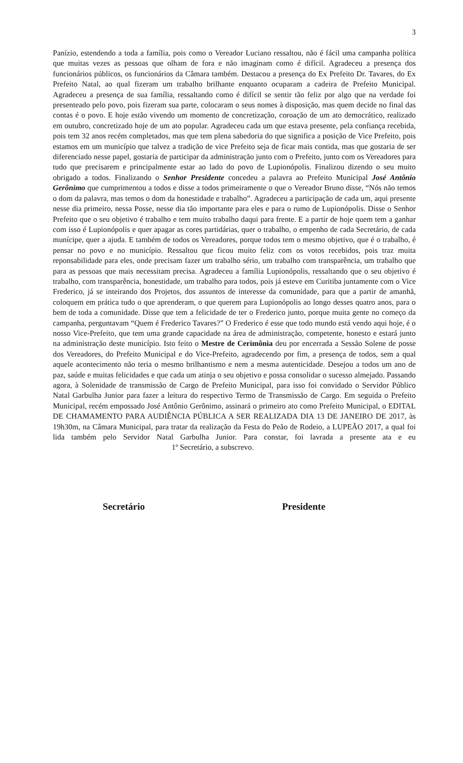3
Panízio, estendendo a toda a família, pois como o Vereador Luciano ressaltou, não é fácil uma campanha política que muitas vezes as pessoas que olham de fora e não imaginam como é difícil. Agradeceu a presença dos funcionários públicos, os funcionários da Câmara também. Destacou a presença do Ex Prefeito Dr. Tavares, do Ex Prefeito Natal, ao qual fizeram um trabalho brilhante enquanto ocuparam a cadeira de Prefeito Municipal. Agradeceu a presença de sua família, ressaltando como é difícil se sentir tão feliz por algo que na verdade foi presenteado pelo povo, pois fizeram sua parte, colocaram o seus nomes à disposição, mas quem decide no final das contas é o povo. E hoje estão vivendo um momento de concretização, coroação de um ato democrático, realizado em outubro, concretizado hoje de um ato popular. Agradeceu cada um que estava presente, pela confiança recebida, pois tem 32 anos recém completados, mas que tem plena sabedoria do que significa a posição de Vice Prefeito, pois estamos em um município que talvez a tradição de vice Prefeito seja de ficar mais contida, mas que gostaria de ser diferenciado nesse papel, gostaria de participar da administração junto com o Prefeito, junto com os Vereadores para tudo que precisarem e principalmente estar ao lado do povo de Lupionópolis. Finalizou dizendo o seu muito obrigado a todos. Finalizando o Senhor Presidente concedeu a palavra ao Prefeito Municipal José Antônio Gerônimo que cumprimentou a todos e disse a todos primeiramente o que o Vereador Bruno disse, “Nós não temos o dom da palavra, mas temos o dom da honestidade e trabalho”. Agradeceu a participação de cada um, aqui presente nesse dia primeiro, nessa Posse, nesse dia tão importante para eles e para o rumo de Lupionópolis. Disse o Senhor Prefeito que o seu objetivo é trabalho e tem muito trabalho daqui para frente. E a partir de hoje quem tem a ganhar com isso é Lupionópolis e quer apagar as cores partidárias, quer o trabalho, o empenho de cada Secretário, de cada munícipe, quer a ajuda. E também de todos os Vereadores, porque todos tem o mesmo objetivo, que é o trabalho, é pensar no povo e no município. Ressaltou que ficou muito feliz com os votos recebidos, pois traz muita reponsabilidade para eles, onde precisam fazer um trabalho sério, um trabalho com transparência, um trabalho que para as pessoas que mais necessitam precisa. Agradeceu a família Lupionópolis, ressaltando que o seu objetivo é trabalho, com transparência, honestidade, um trabalho para todos, pois já esteve em Curitiba juntamente com o Vice Frederico, já se inteirando dos Projetos, dos assuntos de interesse da comunidade, para que a partir de amanhã, coloquem em prática tudo o que aprenderam, o que querem para Lupionópolis ao longo desses quatro anos, para o bem de toda a comunidade. Disse que tem a felicidade de ter o Frederico junto, porque muita gente no começo da campanha, perguntavam “Quem é Frederico Tavares?” O Frederico é esse que todo mundo está vendo aqui hoje, é o nosso Vice-Prefeito, que tem uma grande capacidade na área de administração, competente, honesto e estará junto na administração deste município. Isto feito o Mestre de Cerimônia deu por encerrada a Sessão Solene de posse dos Vereadores, do Prefeito Municipal e do Vice-Prefeito, agradecendo por fim, a presença de todos, sem a qual aquele acontecimento não teria o mesmo brilhantismo e nem a mesma autenticidade. Desejou a todos um ano de paz, saúde e muitas felicidades e que cada um atinja o seu objetivo e possa consolidar o sucesso almejado. Passando agora, à Solenidade de transmissão de Cargo de Prefeito Municipal, para isso foi convidado o Servidor Público Natal Garbulha Junior para fazer a leitura do respectivo Termo de Transmissão de Cargo. Em seguida o Prefeito Municipal, recém empossado José Antônio Gerônimo, assinará o primeiro ato como Prefeito Municipal, o EDITAL DE CHAMAMENTO PARA AUDIÊNCIA PÚBLICA A SER REALIZADA DIA 13 DE JANEIRO DE 2017, às 19h30m, na Câmara Municipal, para tratar da realização da Festa do Peão de Rodeio, a LUPEÃO 2017, a qual foi lida também pelo Servidor Natal Garbulha Junior. Para constar, foi lavrada a presente ata e eu 1º Secretário, a subscrevo.
Secretário Presidente